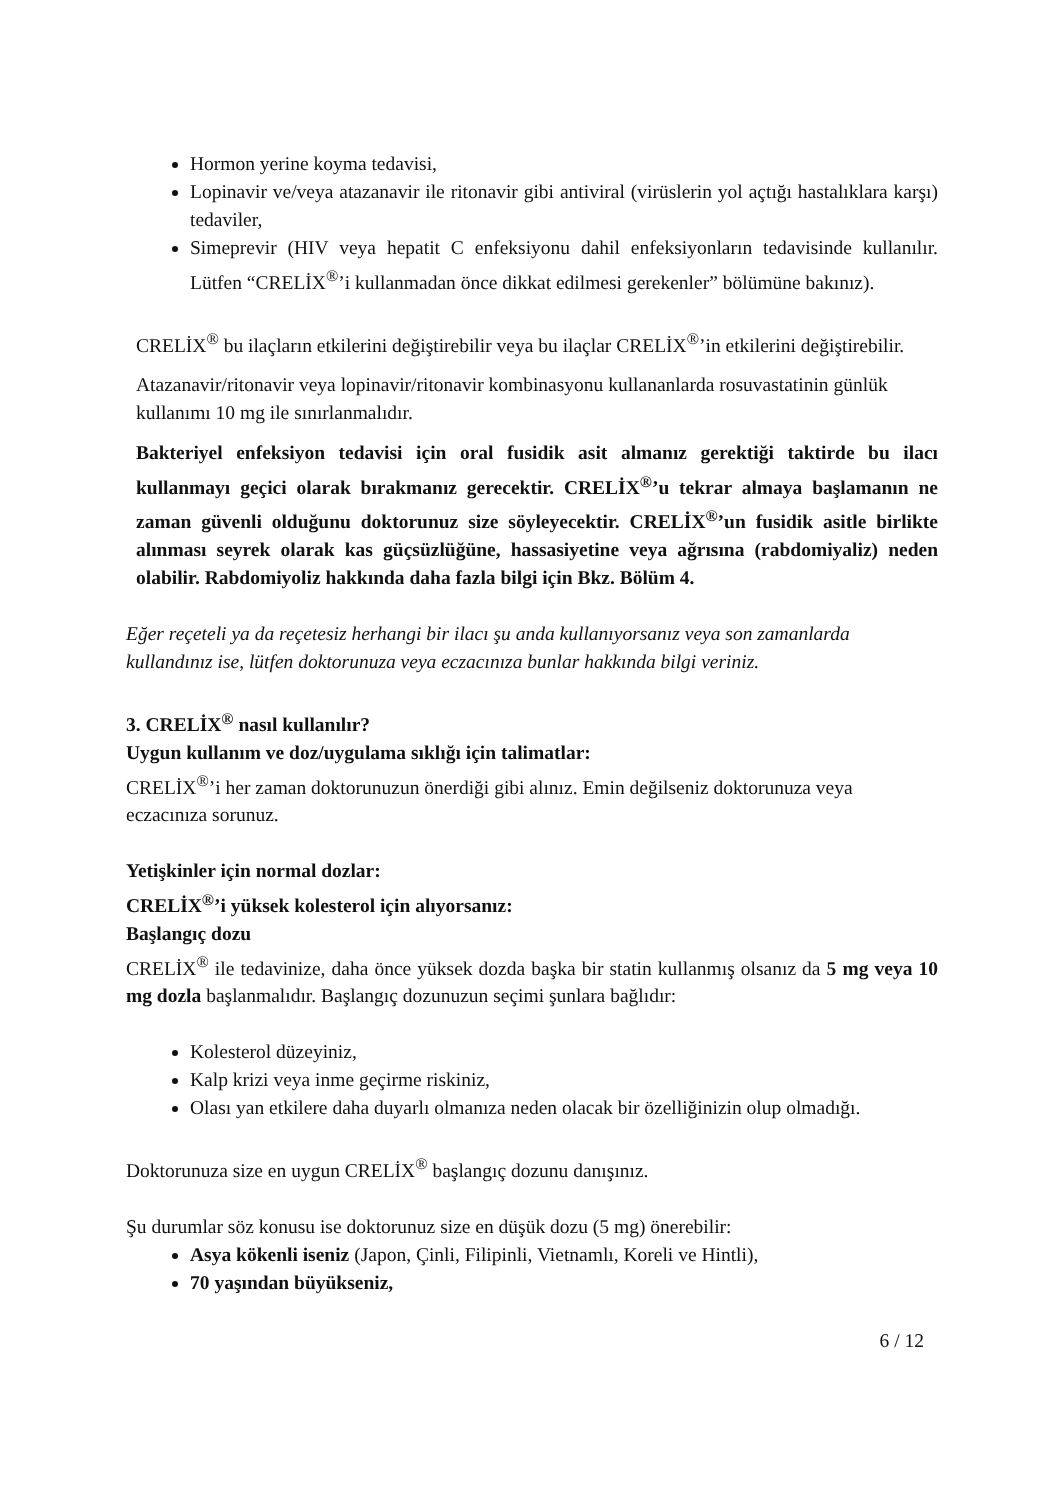Hormon yerine koyma tedavisi,
Lopinavir ve/veya atazanavir ile ritonavir gibi antiviral (virüslerin yol açtığı hastalıklara karşı) tedaviler,
Simeprevir (HIV veya hepatit C enfeksiyonu dahil enfeksiyonların tedavisinde kullanılır. Lütfen “CRELİX<sup>®</sup>’i kullanmadan önce dikkat edilmesi gerekenler” bölümüne bakınız).
CRELİX<sup>®</sup> bu ilaçların etkilerini değiştirebilir veya bu ilaçlar CRELİX<sup>®</sup>’in etkilerini değiştirebilir.
Atazanavir/ritonavir veya lopinavir/ritonavir kombinasyonu kullananlarda rosuvastatinin günlük kullanımı 10 mg ile sınırlanmalıdır.
Bakteriyel enfeksiyon tedavisi için oral fusidik asit almanız gerektiği taktirde bu ilacı kullanmayı geçici olarak bırakmanız gerecektir. CRELİX<sup>®</sup>’u tekrar almaya başlamanın ne zaman güvenli olduğunu doktorunuz size söyleyecektir. CRELİX<sup>®</sup>’un fusidik asitle birlikte alınması seyrek olarak kas güçsüzlüğüne, hassasiyetine veya ağrısına (rabdomiyaliz) neden olabilir. Rabdomiyoliz hakkında daha fazla bilgi için Bkz. Bölüm 4.
Eğer reçeteli ya da reçetesiz herhangi bir ilacı şu anda kullanıyorsanız veya son zamanlarda kullandınız ise, lütfen doktorunuza veya eczacınıza bunlar hakkında bilgi veriniz.
3. CRELİX<sup>®</sup> nasıl kullanılır?
Uygun kullanım ve doz/uygulama sıklığı için talimatlar:
CRELİX<sup>®</sup>’i her zaman doktorunuzun önerdiği gibi alınız. Emin değilseniz doktorunuza veya eczacınıza sorunuz.
Yetişkinler için normal dozlar:
CRELİX<sup>®</sup>’i yüksek kolesterol için alıyorsanız:
Başlangıç dozu
CRELİX<sup>®</sup> ile tedavinize, daha önce yüksek dozda başka bir statin kullanmış olsanız da 5 mg veya 10 mg dozla başlanmalıdır. Başlangıç dozunuzun seçimi şunlara bağlıdır:
Kolesterol düzeyiniz,
Kalp krizi veya inme geçirme riskiniz,
Olası yan etkilere daha duyarlı olmanıza neden olacak bir özelliğinizin olup olmadığı.
Doktorunuza size en uygun CRELİX<sup>®</sup> başlangıç dozunu danışınız.
Şu durumlar söz konusu ise doktorunuz size en düşük dozu (5 mg) önerebilir:
Asya kökenli iseniz (Japon, Çinli, Filipinli, Vietnamlı, Koreli ve Hintli),
70 yaşından büyükseniz,
6 / 12